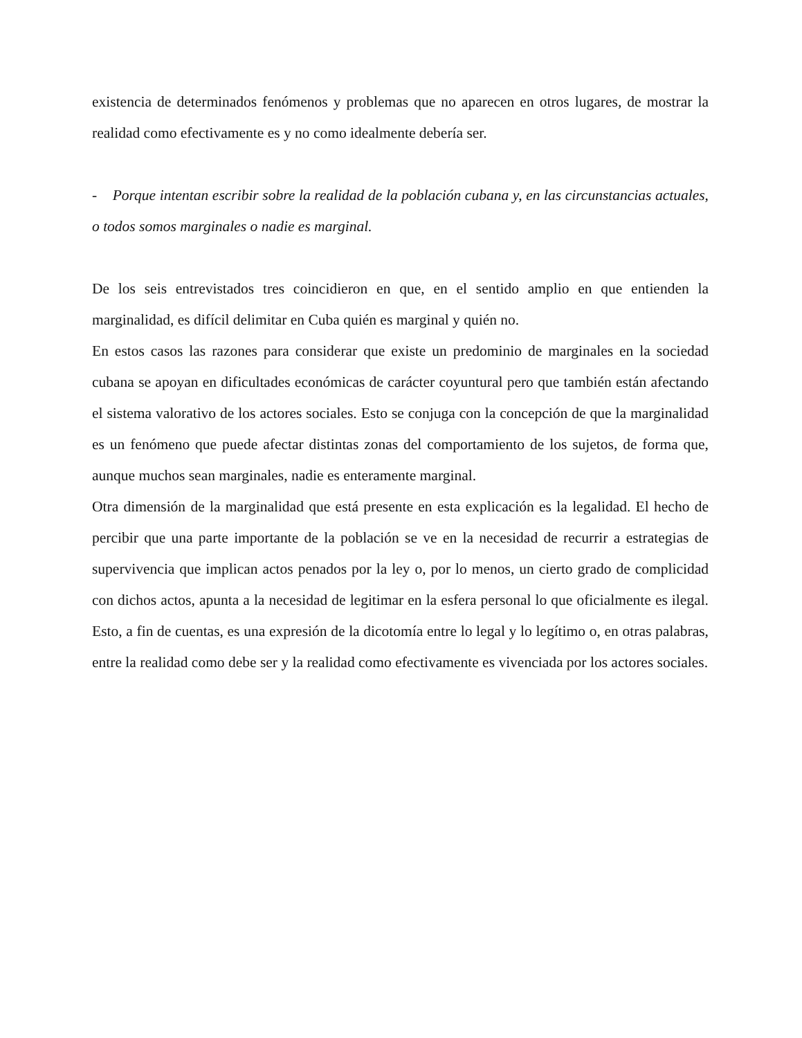existencia de determinados fenómenos y problemas que no aparecen en otros lugares, de mostrar la realidad como efectivamente es y no como idealmente debería ser.
- Porque intentan escribir sobre la realidad de la población cubana y, en las circunstancias actuales, o todos somos marginales o nadie es marginal.
De los seis entrevistados tres coincidieron en que, en el sentido amplio en que entienden la marginalidad, es difícil delimitar en Cuba quién es marginal y quién no.
En estos casos las razones para considerar que existe un predominio de marginales en la sociedad cubana se apoyan en dificultades económicas de carácter coyuntural pero que también están afectando el sistema valorativo de los actores sociales. Esto se conjuga con la concepción de que la marginalidad es un fenómeno que puede afectar distintas zonas del comportamiento de los sujetos, de forma que, aunque muchos sean marginales, nadie es enteramente marginal.
Otra dimensión de la marginalidad que está presente en esta explicación es la legalidad. El hecho de percibir que una parte importante de la población se ve en la necesidad de recurrir a estrategias de supervivencia que implican actos penados por la ley o, por lo menos, un cierto grado de complicidad con dichos actos, apunta a la necesidad de legitimar en la esfera personal lo que oficialmente es ilegal. Esto, a fin de cuentas, es una expresión de la dicotomía entre lo legal y lo legítimo o, en otras palabras, entre la realidad como debe ser y la realidad como efectivamente es vivenciada por los actores sociales.